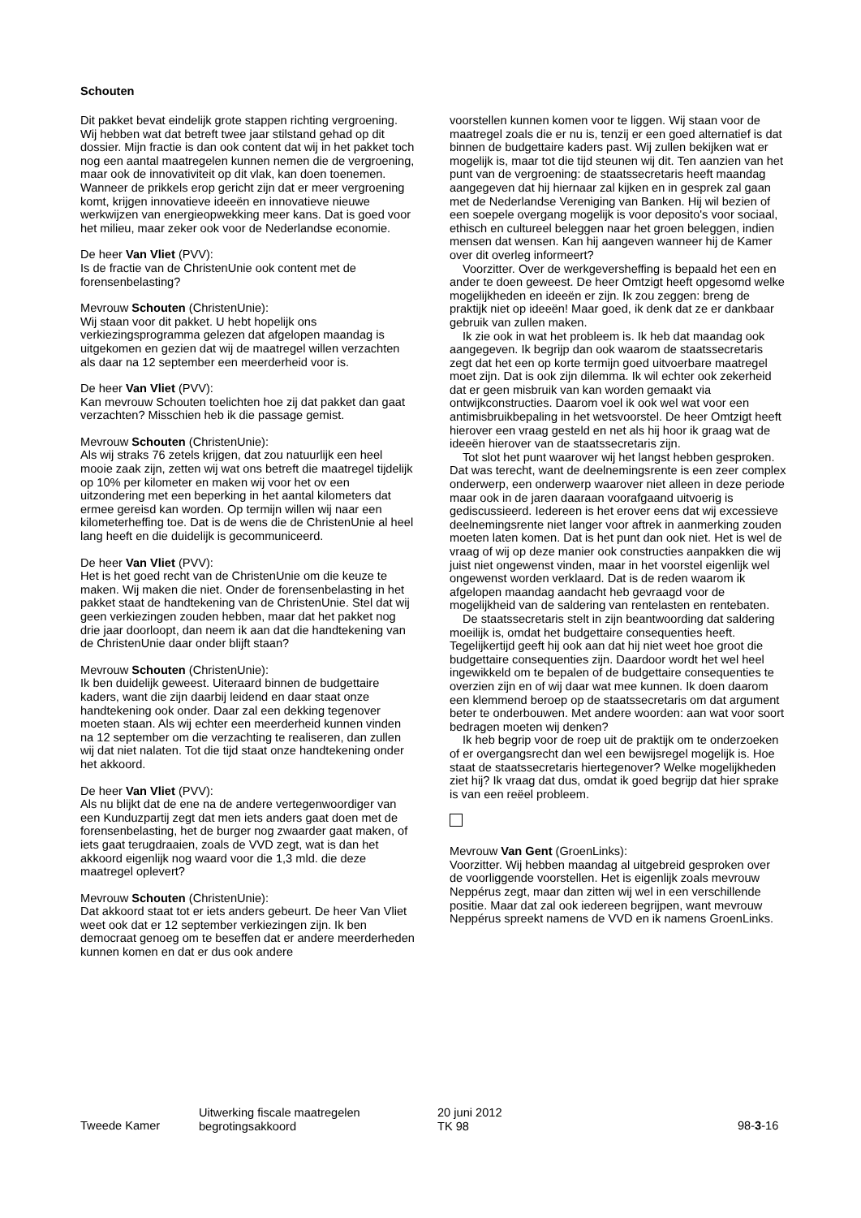Schouten
Dit pakket bevat eindelijk grote stappen richting vergroening. Wij hebben wat dat betreft twee jaar stilstand gehad op dit dossier. Mijn fractie is dan ook content dat wij in het pakket toch nog een aantal maatregelen kunnen nemen die de vergroening, maar ook de innovativiteit op dit vlak, kan doen toenemen. Wanneer de prikkels erop gericht zijn dat er meer vergroening komt, krijgen innovatieve ideeën en innovatieve nieuwe werkwijzen van energieopwekking meer kans. Dat is goed voor het milieu, maar zeker ook voor de Nederlandse economie.
De heer Van Vliet (PVV):
Is de fractie van de ChristenUnie ook content met de forensenbelasting?
Mevrouw Schouten (ChristenUnie):
Wij staan voor dit pakket. U hebt hopelijk ons verkiezingsprogramma gelezen dat afgelopen maandag is uitgekomen en gezien dat wij de maatregel willen verzachten als daar na 12 september een meerderheid voor is.
De heer Van Vliet (PVV):
Kan mevrouw Schouten toelichten hoe zij dat pakket dan gaat verzachten? Misschien heb ik die passage gemist.
Mevrouw Schouten (ChristenUnie):
Als wij straks 76 zetels krijgen, dat zou natuurlijk een heel mooie zaak zijn, zetten wij wat ons betreft die maatregel tijdelijk op 10% per kilometer en maken wij voor het ov een uitzondering met een beperking in het aantal kilometers dat ermee gereisd kan worden. Op termijn willen wij naar een kilometerheffing toe. Dat is de wens die de ChristenUnie al heel lang heeft en die duidelijk is gecommuniceerd.
De heer Van Vliet (PVV):
Het is het goed recht van de ChristenUnie om die keuze te maken. Wij maken die niet. Onder de forensenbelasting in het pakket staat de handtekening van de ChristenUnie. Stel dat wij geen verkiezingen zouden hebben, maar dat het pakket nog drie jaar doorloopt, dan neem ik aan dat die handtekening van de ChristenUnie daar onder blijft staan?
Mevrouw Schouten (ChristenUnie):
Ik ben duidelijk geweest. Uiteraard binnen de budgettaire kaders, want die zijn daarbij leidend en daar staat onze handtekening ook onder. Daar zal een dekking tegenover moeten staan. Als wij echter een meerderheid kunnen vinden na 12 september om die verzachting te realiseren, dan zullen wij dat niet nalaten. Tot die tijd staat onze handtekening onder het akkoord.
De heer Van Vliet (PVV):
Als nu blijkt dat de ene na de andere vertegenwoordiger van een Kunduzpartij zegt dat men iets anders gaat doen met de forensenbelasting, het de burger nog zwaarder gaat maken, of iets gaat terugdraaien, zoals de VVD zegt, wat is dan het akkoord eigenlijk nog waard voor die 1,3 mld. die deze maatregel oplevert?
Mevrouw Schouten (ChristenUnie):
Dat akkoord staat tot er iets anders gebeurt. De heer Van Vliet weet ook dat er 12 september verkiezingen zijn. Ik ben democraat genoeg om te beseffen dat er andere meerderheden kunnen komen en dat er dus ook andere
voorstellen kunnen komen voor te liggen. Wij staan voor de maatregel zoals die er nu is, tenzij er een goed alternatief is dat binnen de budgettaire kaders past. Wij zullen bekijken wat er mogelijk is, maar tot die tijd steunen wij dit. Ten aanzien van het punt van de vergroening: de staatssecretaris heeft maandag aangegeven dat hij hiernaar zal kijken en in gesprek zal gaan met de Nederlandse Vereniging van Banken. Hij wil bezien of een soepele overgang mogelijk is voor deposito's voor sociaal, ethisch en cultureel beleggen naar het groen beleggen, indien mensen dat wensen. Kan hij aangeven wanneer hij de Kamer over dit overleg informeert?
Voorzitter. Over de werkgeversheffing is bepaald het een en ander te doen geweest. De heer Omtzigt heeft opgesomd welke mogelijkheden en ideeën er zijn. Ik zou zeggen: breng de praktijk niet op ideeën! Maar goed, ik denk dat ze er dankbaar gebruik van zullen maken.
Ik zie ook in wat het probleem is. Ik heb dat maandag ook aangegeven. Ik begrijp dan ook waarom de staatssecretaris zegt dat het een op korte termijn goed uitvoerbare maatregel moet zijn. Dat is ook zijn dilemma. Ik wil echter ook zekerheid dat er geen misbruik van kan worden gemaakt via ontwijkconstructies. Daarom voel ik ook wel wat voor een antimisbruikbepaling in het wetsvoorstel. De heer Omtzigt heeft hierover een vraag gesteld en net als hij hoor ik graag wat de ideeën hierover van de staatssecretaris zijn.
Tot slot het punt waarover wij het langst hebben gesproken. Dat was terecht, want de deelnemingsrente is een zeer complex onderwerp, een onderwerp waarover niet alleen in deze periode maar ook in de jaren daaraan voorafgaand uitvoerig is gediscussieerd. Iedereen is het erover eens dat wij excessieve deelnemingsrente niet langer voor aftrek in aanmerking zouden moeten laten komen. Dat is het punt dan ook niet. Het is wel de vraag of wij op deze manier ook constructies aanpakken die wij juist niet ongewenst vinden, maar in het voorstel eigenlijk wel ongewenst worden verklaard. Dat is de reden waarom ik afgelopen maandag aandacht heb gevraagd voor de mogelijkheid van de saldering van rentelasten en rentebaten.
De staatssecretaris stelt in zijn beantwoording dat saldering moeilijk is, omdat het budgettaire consequenties heeft. Tegelijkertijd geeft hij ook aan dat hij niet weet hoe groot die budgettaire consequenties zijn. Daardoor wordt het wel heel ingewikkeld om te bepalen of de budgettaire consequenties te overzien zijn en of wij daar wat mee kunnen. Ik doen daarom een klemmend beroep op de staatssecretaris om dat argument beter te onderbouwen. Met andere woorden: aan wat voor soort bedragen moeten wij denken?
Ik heb begrip voor de roep uit de praktijk om te onderzoeken of er overgangsrecht dan wel een bewijsregel mogelijk is. Hoe staat de staatssecretaris hiertegenover? Welke mogelijkheden ziet hij? Ik vraag dat dus, omdat ik goed begrijp dat hier sprake is van een reëel probleem.
Mevrouw Van Gent (GroenLinks):
Voorzitter. Wij hebben maandag al uitgebreid gesproken over de voorliggende voorstellen. Het is eigenlijk zoals mevrouw Neppérus zegt, maar dan zitten wij wel in een verschillende positie. Maar dat zal ook iedereen begrijpen, want mevrouw Neppérus spreekt namens de VVD en ik namens GroenLinks.
Tweede Kamer
Uitwerking fiscale maatregelen
begrotingsakkoord
20 juni 2012
TK 98
98-3-16